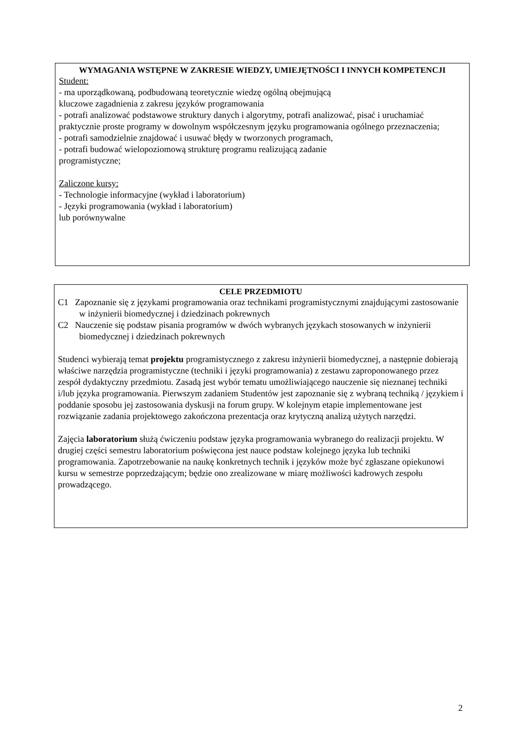WYMAGANIA WSTĘPNE W ZAKRESIE WIEDZY, UMIEJĘTNOŚCI I INNYCH KOMPETENCJI
Student:
- ma uporządkowaną, podbudowaną teoretycznie wiedzę ogólną obejmującą
kluczowe zagadnienia z zakresu języków programowania
- potrafi analizować podstawowe struktury danych i algorytmy, potrafi analizować, pisać i uruchamiać praktycznie proste programy w dowolnym współczesnym języku programowania ogólnego przeznaczenia;
- potrafi samodzielnie znajdować i usuwać błędy w tworzonych programach,
- potrafi budować wielopoziomową strukturę programu realizującą zadanie
programistyczne;
Zaliczone kursy:
- Technologie informacyjne (wykład i laboratorium)
- Języki programowania (wykład i laboratorium)
lub porównywalne
CELE PRZEDMIOTU
C1 Zapoznanie się z językami programowania oraz technikami programistycznymi znajdującymi zastosowanie w inżynierii biomedycznej i dziedzinach pokrewnych
C2 Nauczenie się podstaw pisania programów w dwóch wybranych językach stosowanych w inżynierii biomedycznej i dziedzinach pokrewnych
Studenci wybierają temat projektu programistycznego z zakresu inżynierii biomedycznej, a następnie dobierają właściwe narzędzia programistyczne (techniki i języki programowania) z zestawu zaproponowanego przez zespół dydaktyczny przedmiotu. Zasadą jest wybór tematu umożliwiającego nauczenie się nieznanej techniki i/lub języka programowania. Pierwszym zadaniem Studentów jest zapoznanie się z wybraną techniką / językiem i poddanie sposobu jej zastosowania dyskusji na forum grupy. W kolejnym etapie implementowane jest rozwiązanie zadania projektowego zakończona prezentacja oraz krytyczną analizą użytych narzędzi.
Zajęcia laboratorium służą ćwiczeniu podstaw języka programowania wybranego do realizacji projektu. W drugiej części semestru laboratorium poświęcona jest nauce podstaw kolejnego języka lub techniki programowania. Zapotrzebowanie na naukę konkretnych technik i języków może być zgłaszane opiekunowi kursu w semestrze poprzedzającym; będzie ono zrealizowane w miarę możliwości kadrowych zespołu prowadzącego.
2